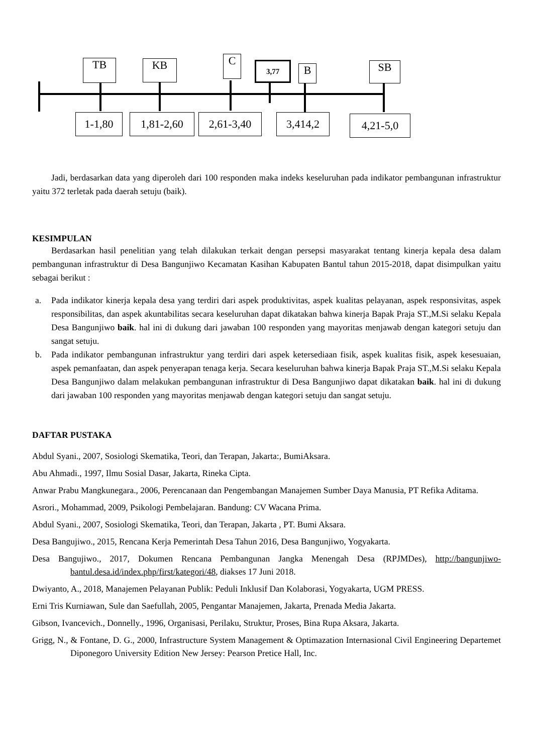TB KB C 3,77 B SB
1-1,80 1,81-2,60 2,61-3,40 3,414,2 4,21-5,0
Jadi, berdasarkan data yang diperoleh dari 100 responden maka indeks keseluruhan pada indikator pembangunan infrastruktur yaitu 372 terletak pada daerah setuju (baik).
KESIMPULAN
Berdasarkan hasil penelitian yang telah dilakukan terkait dengan persepsi masyarakat tentang kinerja kepala desa dalam pembangunan infrastruktur di Desa Bangunjiwo Kecamatan Kasihan Kabupaten Bantul tahun 2015-2018, dapat disimpulkan yaitu sebagai berikut :
a. Pada indikator kinerja kepala desa yang terdiri dari aspek produktivitas, aspek kualitas pelayanan, aspek responsivitas, aspek responsibilitas, dan aspek akuntabilitas secara keseluruhan dapat dikatakan bahwa kinerja Bapak Praja ST.,M.Si selaku Kepala Desa Bangunjiwo baik. hal ini di dukung dari jawaban 100 responden yang mayoritas menjawab dengan kategori setuju dan sangat setuju.
b. Pada indikator pembangunan infrastruktur yang terdiri dari aspek ketersediaan fisik, aspek kualitas fisik, aspek kesesuaian, aspek pemanfaatan, dan aspek penyerapan tenaga kerja. Secara keseluruhan bahwa kinerja Bapak Praja ST.,M.Si selaku Kepala Desa Bangunjiwo dalam melakukan pembangunan infrastruktur di Desa Bangunjiwo dapat dikatakan baik. hal ini di dukung dari jawaban 100 responden yang mayoritas menjawab dengan kategori setuju dan sangat setuju.
DAFTAR PUSTAKA
Abdul Syani., 2007, Sosiologi Skematika, Teori, dan Terapan, Jakarta:, BumiAksara.
Abu Ahmadi., 1997, Ilmu Sosial Dasar, Jakarta, Rineka Cipta.
Anwar Prabu Mangkunegara., 2006, Perencanaan dan Pengembangan Manajemen Sumber Daya Manusia, PT Refika Aditama.
Asrori., Mohammad, 2009, Psikologi Pembelajaran. Bandung: CV Wacana Prima.
Abdul Syani., 2007, Sosiologi Skematika, Teori, dan Terapan, Jakarta , PT. Bumi Aksara.
Desa Bangujiwo., 2015, Rencana Kerja Pemerintah Desa Tahun 2016, Desa Bangunjiwo, Yogyakarta.
Desa Bangujiwo., 2017, Dokumen Rencana Pembangunan Jangka Menengah Desa (RPJMDes), http://bangunjiwo-bantul.desa.id/index.php/first/kategori/48, diakses 17 Juni 2018.
Dwiyanto, A., 2018, Manajemen Pelayanan Publik: Peduli Inklusif Dan Kolaborasi, Yogyakarta, UGM PRESS.
Erni Tris Kurniawan, Sule dan Saefullah, 2005, Pengantar Manajemen, Jakarta, Prenada Media Jakarta.
Gibson, Ivancevich., Donnelly., 1996, Organisasi, Perilaku, Struktur, Proses, Bina Rupa Aksara, Jakarta.
Grigg, N., & Fontane, D. G., 2000, Infrastructure System Management & Optimazation Internasional Civil Engineering Departemet Diponegoro University Edition New Jersey: Pearson Pretice Hall, Inc.